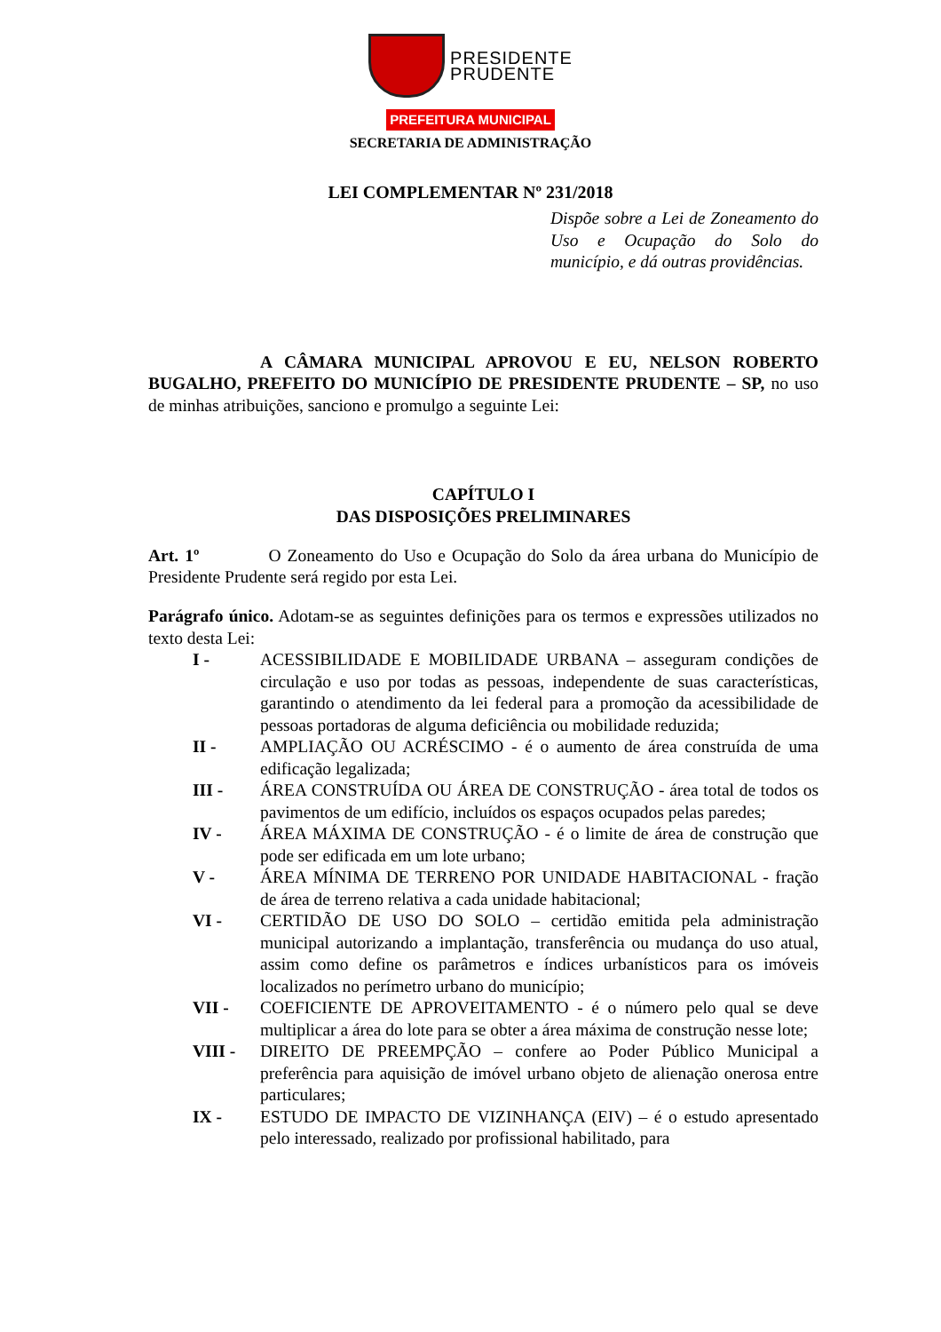PRESIDENTE
PRUDENTE
PREFEITURA MUNICIPAL
SECRETARIA DE ADMINISTRAÇÃO
LEI COMPLEMENTAR Nº 231/2018
Dispõe sobre a Lei de Zoneamento do Uso e Ocupação do Solo do município, e dá outras providências.
A CÂMARA MUNICIPAL APROVOU E EU, NELSON ROBERTO BUGALHO, PREFEITO DO MUNICÍPIO DE PRESIDENTE PRUDENTE – SP, no uso de minhas atribuições, sanciono e promulgo a seguinte Lei:
CAPÍTULO I
DAS DISPOSIÇÕES PRELIMINARES
Art. 1º O Zoneamento do Uso e Ocupação do Solo da área urbana do Município de Presidente Prudente será regido por esta Lei.
Parágrafo único. Adotam-se as seguintes definições para os termos e expressões utilizados no texto desta Lei:
I - ACESSIBILIDADE E MOBILIDADE URBANA – asseguram condições de circulação e uso por todas as pessoas, independente de suas características, garantindo o atendimento da lei federal para a promoção da acessibilidade de pessoas portadoras de alguma deficiência ou mobilidade reduzida;
II - AMPLIAÇÃO OU ACRÉSCIMO - é o aumento de área construída de uma edificação legalizada;
III - ÁREA CONSTRUÍDA OU ÁREA DE CONSTRUÇÃO - área total de todos os pavimentos de um edifício, incluídos os espaços ocupados pelas paredes;
IV - ÁREA MÁXIMA DE CONSTRUÇÃO - é o limite de área de construção que pode ser edificada em um lote urbano;
V - ÁREA MÍNIMA DE TERRENO POR UNIDADE HABITACIONAL - fração de área de terreno relativa a cada unidade habitacional;
VI - CERTIDÃO DE USO DO SOLO – certidão emitida pela administração municipal autorizando a implantação, transferência ou mudança do uso atual, assim como define os parâmetros e índices urbanísticos para os imóveis localizados no perímetro urbano do município;
VII - COEFICIENTE DE APROVEITAMENTO - é o número pelo qual se deve multiplicar a área do lote para se obter a área máxima de construção nesse lote;
VIII - DIREITO DE PREEMPÇÃO – confere ao Poder Público Municipal a preferência para aquisição de imóvel urbano objeto de alienação onerosa entre particulares;
IX - ESTUDO DE IMPACTO DE VIZINHANÇA (EIV) – é o estudo apresentado pelo interessado, realizado por profissional habilitado, para